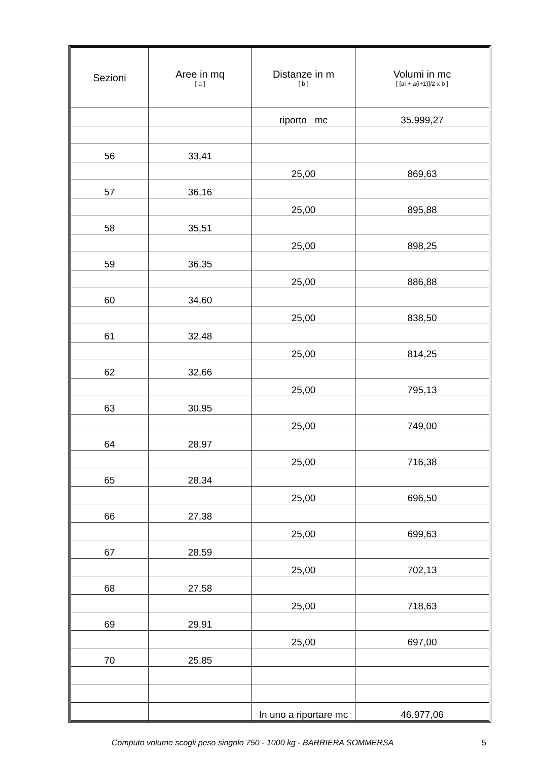| Sezioni | Aree in mq [ a ] | Distanze in m [ b ] | Volumi in mc [ [ai + a(i+1)]/2 x b ] |
| --- | --- | --- | --- |
| | | riporto mc | 35.999,27 |
| 56 | 33,41 | | |
| | | 25,00 | 869,63 |
| 57 | 36,16 | | |
| | | 25,00 | 895,88 |
| 58 | 35,51 | | |
| | | 25,00 | 898,25 |
| 59 | 36,35 | | |
| | | 25,00 | 886,88 |
| 60 | 34,60 | | |
| | | 25,00 | 838,50 |
| 61 | 32,48 | | |
| | | 25,00 | 814,25 |
| 62 | 32,66 | | |
| | | 25,00 | 795,13 |
| 63 | 30,95 | | |
| | | 25,00 | 749,00 |
| 64 | 28,97 | | |
| | | 25,00 | 716,38 |
| 65 | 28,34 | | |
| | | 25,00 | 696,50 |
| 66 | 27,38 | | |
| | | 25,00 | 699,63 |
| 67 | 28,59 | | |
| | | 25,00 | 702,13 |
| 68 | 27,58 | | |
| | | 25,00 | 718,63 |
| 69 | 29,91 | | |
| | | 25,00 | 697,00 |
| 70 | 25,85 | | |
| | | In uno a riportare mc | 46.977,06 |
Computo volume scogli peso singolo 750 - 1000 kg - BARRIERA SOMMERSA 5